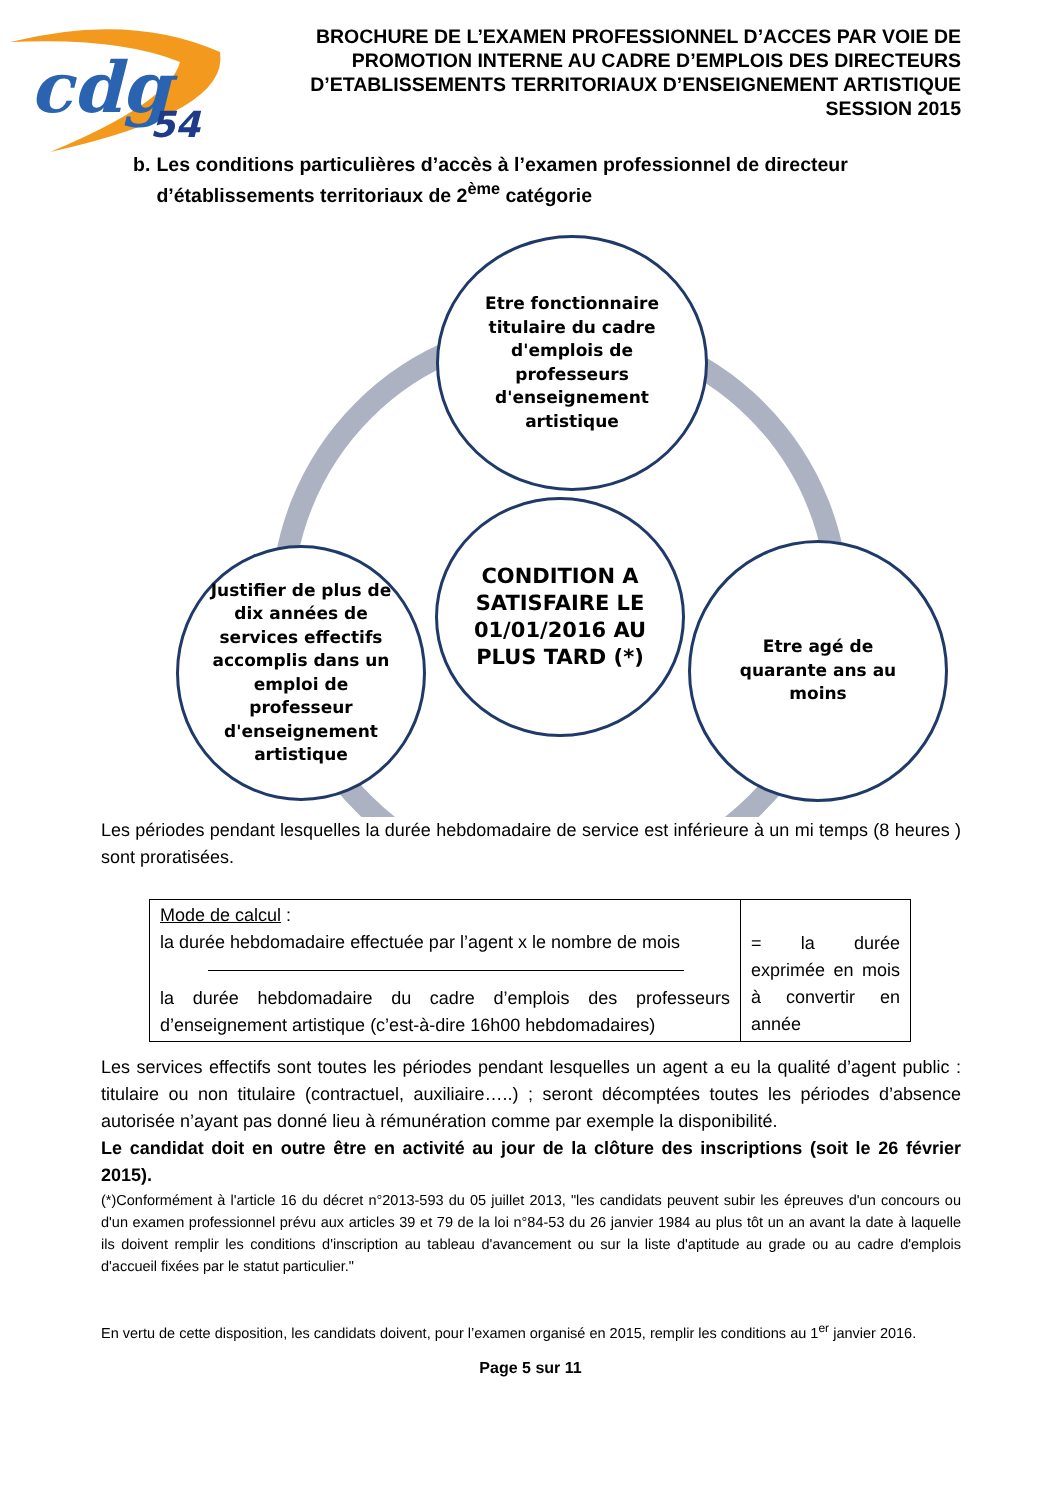cdg
54
BROCHURE DE L’EXAMEN PROFESSIONNEL D’ACCES PAR VOIE DE PROMOTION INTERNE AU CADRE D’EMPLOIS DES DIRECTEURS D’ETABLISSEMENTS TERRITORIAUX D’ENSEIGNEMENT ARTISTIQUE SESSION 2015
b. Les conditions particulières d’accès à l’examen professionnel de directeur d’établissements territoriaux de 2<sup>ème</sup> catégorie
Etre fonctionnaire
titulaire du cadre
d'emplois de
professeurs
d'enseignement
artistique
CONDITION A
SATISFAIRE LE
01/01/2016 AU
PLUS TARD (*)
Justifier de plus de
dix années de
services effectifs
accomplis dans un
emploi de
professeur
d'enseignement
artistique
Etre agé de
quarante ans au
moins
Les périodes pendant lesquelles la durée hebdomadaire de service est inférieure à un mi temps (8 heures ) sont proratisées.
| Mode de calcul : la durée hebdomadaire effectuée par l’agent x le nombre de mois la durée hebdomadaire du cadre d’emplois des professeurs d’enseignement artistique (c’est-à-dire 16h00 hebdomadaires) | = la durée exprimée en mois à convertir en année |
Les services effectifs sont toutes les périodes pendant lesquelles un agent a eu la qualité d’agent public : titulaire ou non titulaire (contractuel, auxiliaire…..) ; seront décomptées toutes les périodes d’absence autorisée n’ayant pas donné lieu à rémunération comme par exemple la disponibilité.
Le candidat doit en outre être en activité au jour de la clôture des inscriptions (soit le 26 février 2015).
(*)Conformément à l'article 16 du décret n°2013-593 du 05 juillet 2013, "les candidats peuvent subir les épreuves d'un concours ou d'un examen professionnel prévu aux articles 39 et 79 de la loi n°84-53 du 26 janvier 1984 au plus tôt un an avant la date à laquelle ils doivent remplir les conditions d'inscription au tableau d'avancement ou sur la liste d'aptitude au grade ou au cadre d'emplois d'accueil fixées par le statut particulier."
En vertu de cette disposition, les candidats doivent, pour l’examen organisé en 2015, remplir les conditions au 1<sup>er</sup> janvier 2016.
Page 5 sur 11